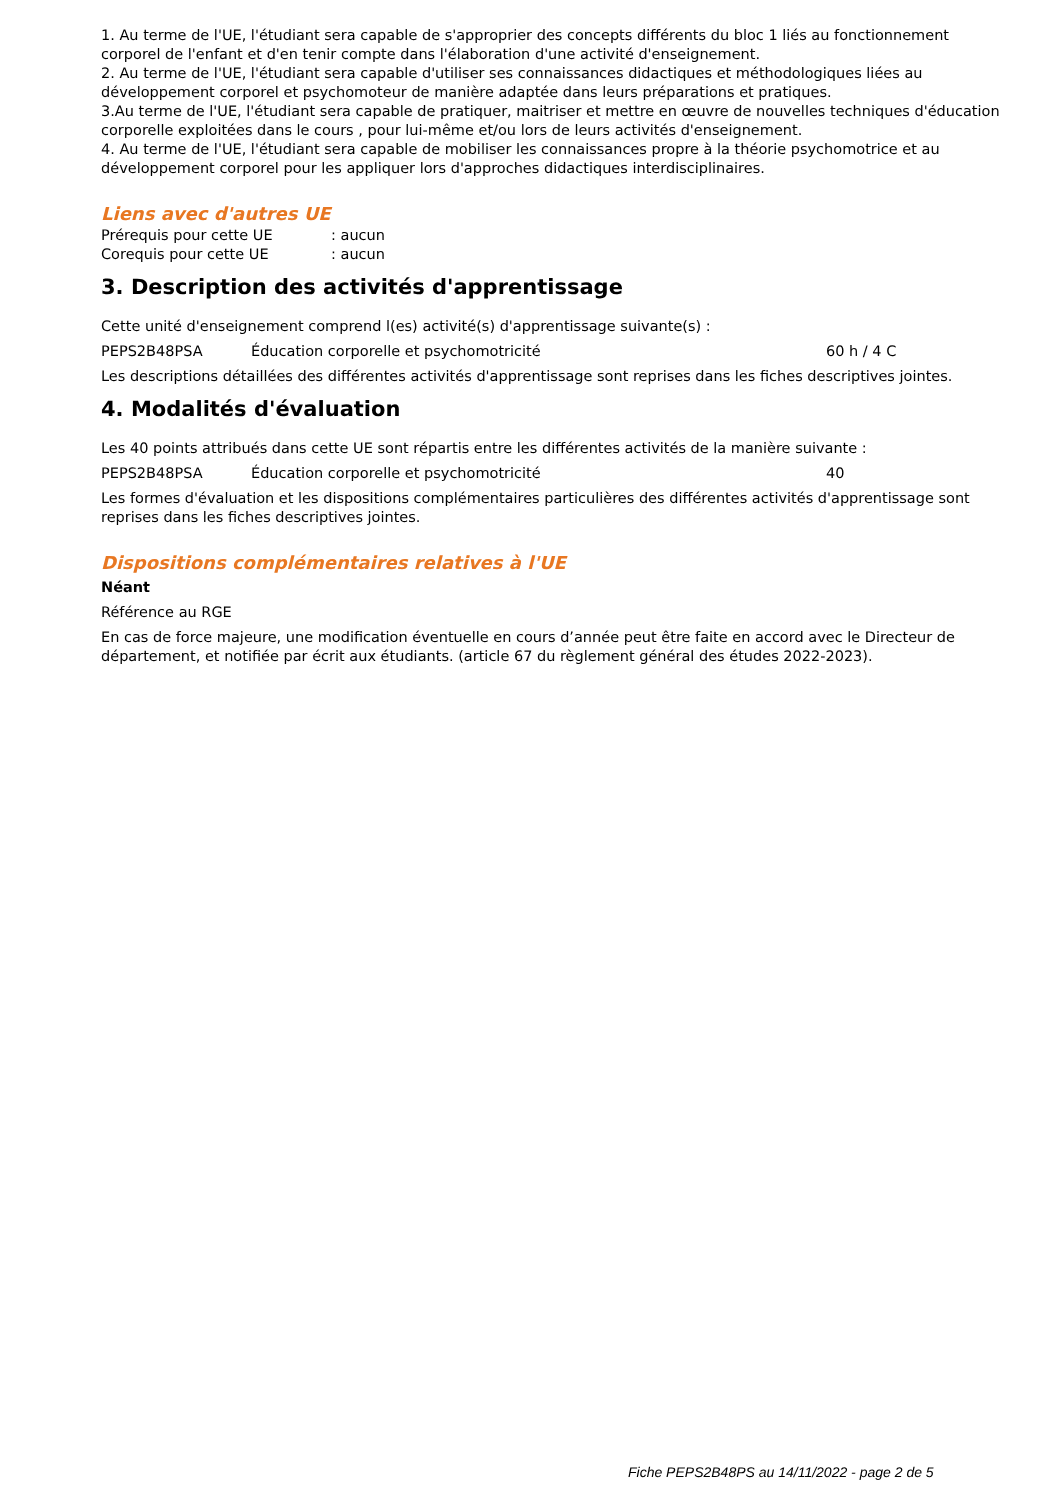1. Au terme de l'UE, l'étudiant sera capable de s'approprier des concepts différents du bloc 1 liés au fonctionnement corporel de l'enfant et d'en tenir compte dans l'élaboration d'une activité d'enseignement.
2. Au terme de l'UE, l'étudiant sera capable d'utiliser ses connaissances didactiques et méthodologiques liées au développement corporel et psychomoteur de manière adaptée dans leurs préparations et pratiques.
3.Au terme de l'UE, l'étudiant sera capable de pratiquer, maitriser et mettre en œuvre de nouvelles techniques d'éducation corporelle exploitées dans le cours , pour lui-même et/ou lors de leurs activités d'enseignement.
4. Au terme de l'UE, l'étudiant sera capable de mobiliser les connaissances propre à la théorie psychomotrice et au développement corporel pour les appliquer lors d'approches didactiques interdisciplinaires.
Liens avec d'autres UE
Prérequis pour cette UE: aucun
Corequis pour cette UE: aucun
3. Description des activités d'apprentissage
Cette unité d'enseignement comprend l(es) activité(s) d'apprentissage suivante(s) :
PEPS2B48PSA Éducation corporelle et psychomotricité 60 h / 4 C
Les descriptions détaillées des différentes activités d'apprentissage sont reprises dans les fiches descriptives jointes.
4. Modalités d'évaluation
Les 40 points attribués dans cette UE sont répartis entre les différentes activités de la manière suivante :
PEPS2B48PSA Éducation corporelle et psychomotricité 40
Les formes d'évaluation et les dispositions complémentaires particulières des différentes activités d'apprentissage sont reprises dans les fiches descriptives jointes.
Dispositions complémentaires relatives à l'UE
Néant
Référence au RGE
En cas de force majeure, une modification éventuelle en cours d’année peut être faite en accord avec le Directeur de département, et notifiée par écrit aux étudiants. (article 67 du règlement général des études 2022-2023).
Fiche PEPS2B48PS au 14/11/2022 - page 2 de 5